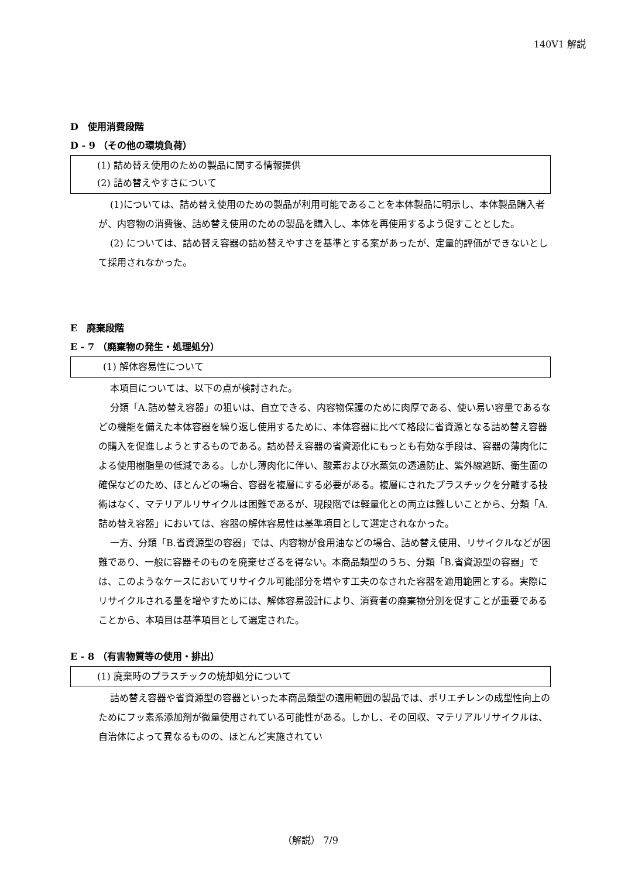140V1 解説
D　使用消費段階
D - 9 （その他の環境負荷）
(1) 詰め替え使用のための製品に関する情報提供
(2) 詰め替えやすさについて
(1)については、詰め替え使用のための製品が利用可能であることを本体製品に明示し、本体製品購入者が、内容物の消費後、詰め替え使用のための製品を購入し、本体を再使用するよう促すこととした。
(2) については、詰め替え容器の詰め替えやすさを基準とする案があったが、定量的評価ができないとして採用されなかった。
E　廃棄段階
E - 7 （廃棄物の発生・処理処分）
(1) 解体容易性について
本項目については、以下の点が検討された。
分類「A.詰め替え容器」の狙いは、自立できる、内容物保護のために肉厚である、使い易い容量であるなどの機能を備えた本体容器を繰り返し使用するために、本体容器に比べて格段に省資源となる詰め替え容器の購入を促進しようとするものである。詰め替え容器の省資源化にもっとも有効な手段は、容器の薄肉化による使用樹脂量の低減である。しかし薄肉化に伴い、酸素および水蒸気の透過防止、紫外線遮断、衛生面の確保などのため、ほとんどの場合、容器を複層にする必要がある。複層にされたプラスチックを分離する技術はなく、マテリアルリサイクルは困難であるが、現段階では軽量化との両立は難しいことから、分類「A.詰め替え容器」においては、容器の解体容易性は基準項目として選定されなかった。
一方、分類「B.省資源型の容器」では、内容物が食用油などの場合、詰め替え使用、リサイクルなどが困難であり、一般に容器そのものを廃棄せざるを得ない。本商品類型のうち、分類「B.省資源型の容器」では、このようなケースにおいてリサイクル可能部分を増やす工夫のなされた容器を適用範囲とする。実際にリサイクルされる量を増やすためには、解体容易設計により、消費者の廃棄物分別を促すことが重要であることから、本項目は基準項目として選定された。
E - 8 （有害物質等の使用・排出）
(1) 廃棄時のプラスチックの焼却処分について
詰め替え容器や省資源型の容器といった本商品類型の適用範囲の製品では、ポリエチレンの成型性向上のためにフッ素系添加剤が微量使用されている可能性がある。しかし、その回収、マテリアルリサイクルは、自治体によって異なるものの、ほとんど実施されてい
（解説） 7/9